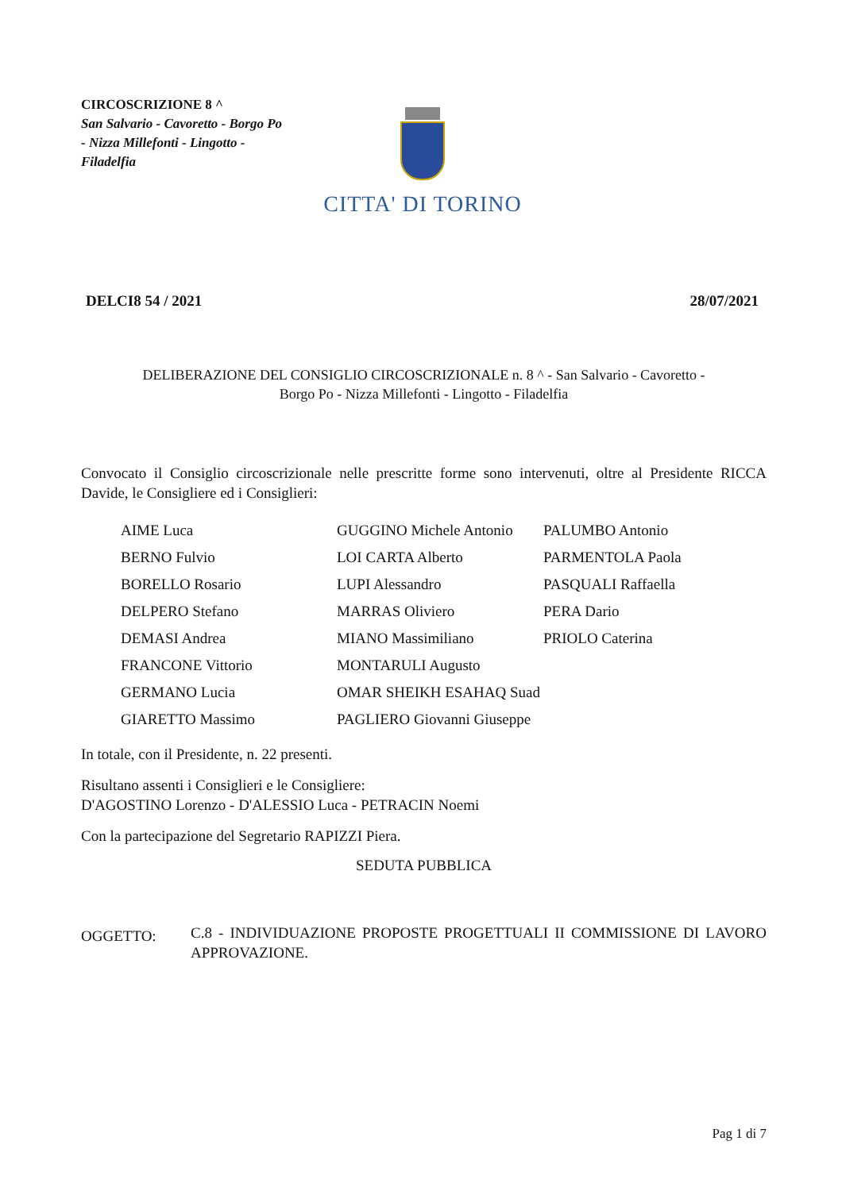CIRCOSCRIZIONE 8 ^
San Salvario - Cavoretto - Borgo Po - Nizza Millefonti - Lingotto - Filadelfia
CITTA' DI TORINO
DELCI8 54 / 2021 28/07/2021
DELIBERAZIONE DEL CONSIGLIO CIRCOSCRIZIONALE n. 8 ^ - San Salvario - Cavoretto -
Borgo Po - Nizza Millefonti - Lingotto - Filadelfia
Convocato il Consiglio circoscrizionale nelle prescritte forme sono intervenuti, oltre al Presidente RICCA Davide, le Consigliere ed i Consiglieri:
| AIME Luca | GUGGINO Michele Antonio | PALUMBO Antonio |
| BERNO Fulvio | LOI CARTA Alberto | PARMENTOLA Paola |
| BORELLO Rosario | LUPI Alessandro | PASQUALI Raffaella |
| DELPERO Stefano | MARRAS Oliviero | PERA Dario |
| DEMASI Andrea | MIANO Massimiliano | PRIOLO Caterina |
| FRANCONE Vittorio | MONTARULI Augusto | |
| GERMANO Lucia | OMAR SHEIKH ESAHAQ Suad | |
| GIARETTO Massimo | PAGLIERO Giovanni Giuseppe | |
In totale, con il Presidente, n. 22 presenti.
Risultano assenti i Consiglieri e le Consigliere:
D'AGOSTINO Lorenzo - D'ALESSIO Luca - PETRACIN Noemi
Con la partecipazione del Segretario RAPIZZI Piera.
SEDUTA PUBBLICA
OGGETTO: C.8 - INDIVIDUAZIONE PROPOSTE PROGETTUALI II COMMISSIONE DI LAVORO APPROVAZIONE.
Pag 1 di 7